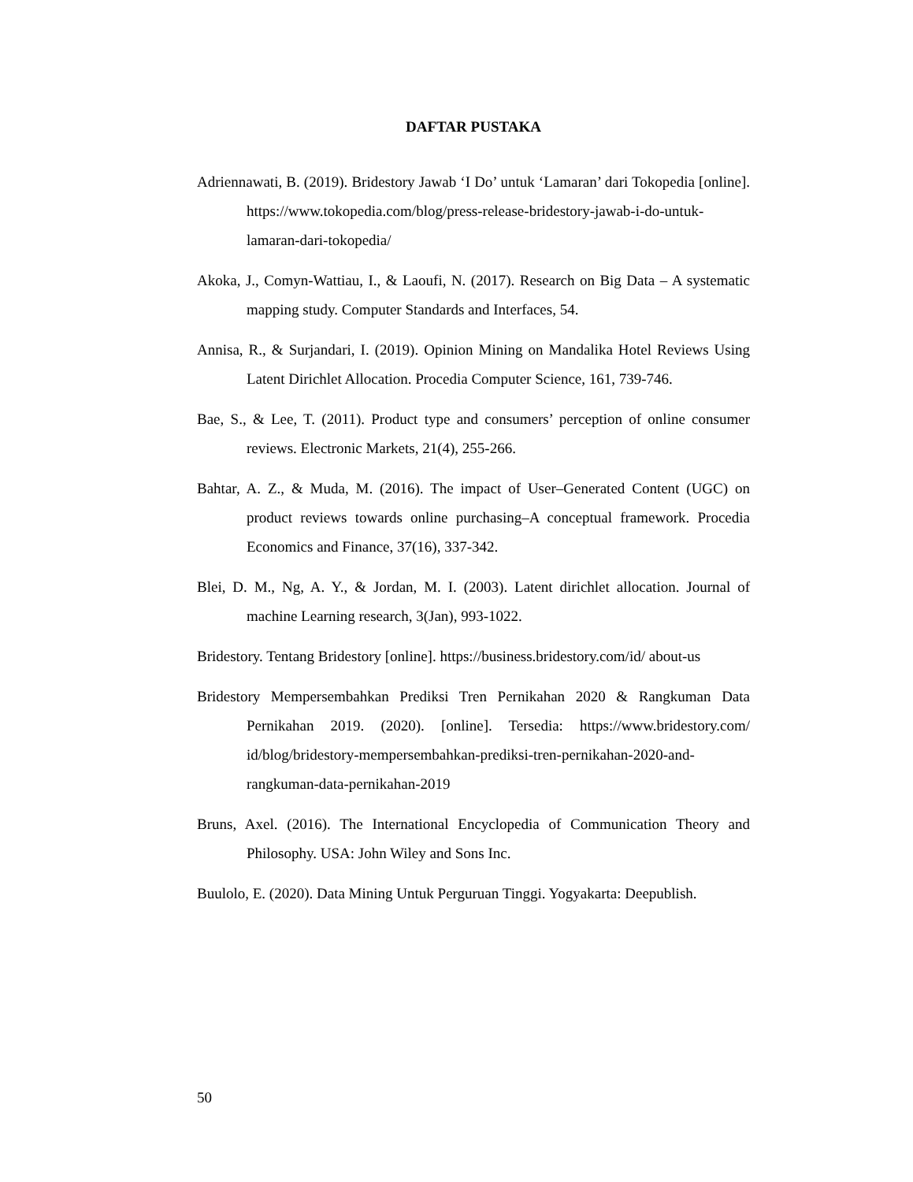DAFTAR PUSTAKA
Adriennawati, B. (2019). Bridestory Jawab ‘I Do’ untuk ‘Lamaran’ dari Tokopedia [online]. https://www.tokopedia.com/blog/press-release-bridestory-jawab-i-do-untuk-lamaran-dari-tokopedia/
Akoka, J., Comyn-Wattiau, I., & Laoufi, N. (2017). Research on Big Data – A systematic mapping study. Computer Standards and Interfaces, 54.
Annisa, R., & Surjandari, I. (2019). Opinion Mining on Mandalika Hotel Reviews Using Latent Dirichlet Allocation. Procedia Computer Science, 161, 739-746.
Bae, S., & Lee, T. (2011). Product type and consumers’ perception of online consumer reviews. Electronic Markets, 21(4), 255-266.
Bahtar, A. Z., & Muda, M. (2016). The impact of User–Generated Content (UGC) on product reviews towards online purchasing–A conceptual framework. Procedia Economics and Finance, 37(16), 337-342.
Blei, D. M., Ng, A. Y., & Jordan, M. I. (2003). Latent dirichlet allocation. Journal of machine Learning research, 3(Jan), 993-1022.
Bridestory. Tentang Bridestory [online]. https://business.bridestory.com/id/ about-us
Bridestory Mempersembahkan Prediksi Tren Pernikahan 2020 & Rangkuman Data Pernikahan 2019. (2020). [online]. Tersedia: https://www.bridestory.com/ id/blog/bridestory-mempersembahkan-prediksi-tren-pernikahan-2020-and-rangkuman-data-pernikahan-2019
Bruns, Axel. (2016). The International Encyclopedia of Communication Theory and Philosophy. USA: John Wiley and Sons Inc.
Buulolo, E. (2020). Data Mining Untuk Perguruan Tinggi. Yogyakarta: Deepublish.
50